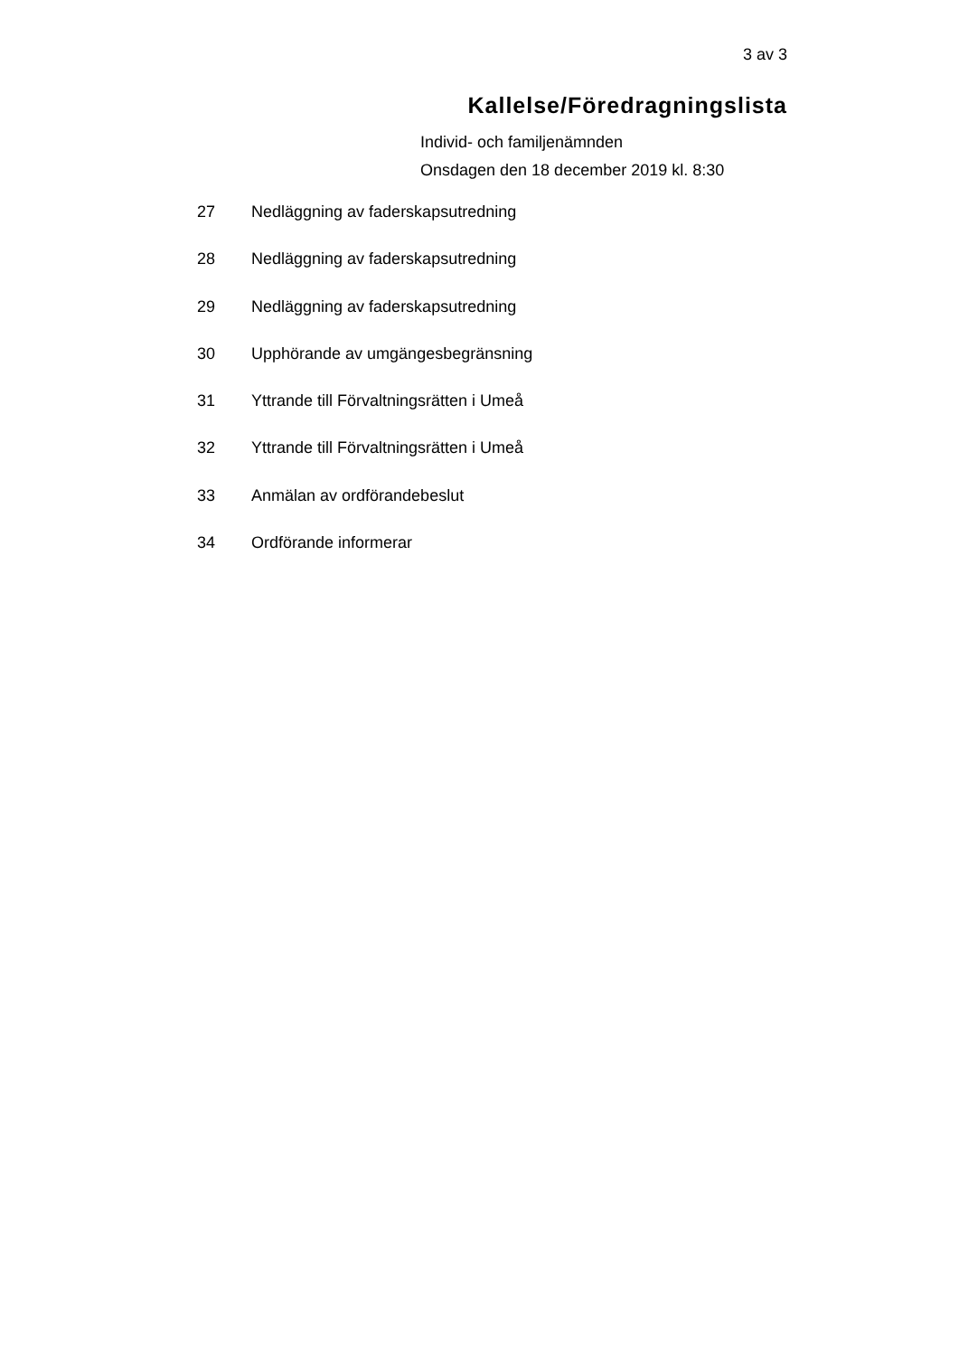3 av 3
Kallelse/Föredragningslista
Individ- och familjenämnden
Onsdagen den 18 december 2019 kl. 8:30
27 Nedläggning av faderskapsutredning
28 Nedläggning av faderskapsutredning
29 Nedläggning av faderskapsutredning
30 Upphörande av umgängesbegränsning
31 Yttrande till Förvaltningsrätten i Umeå
32 Yttrande till Förvaltningsrätten i Umeå
33 Anmälan av ordförandebeslut
34 Ordförande informerar